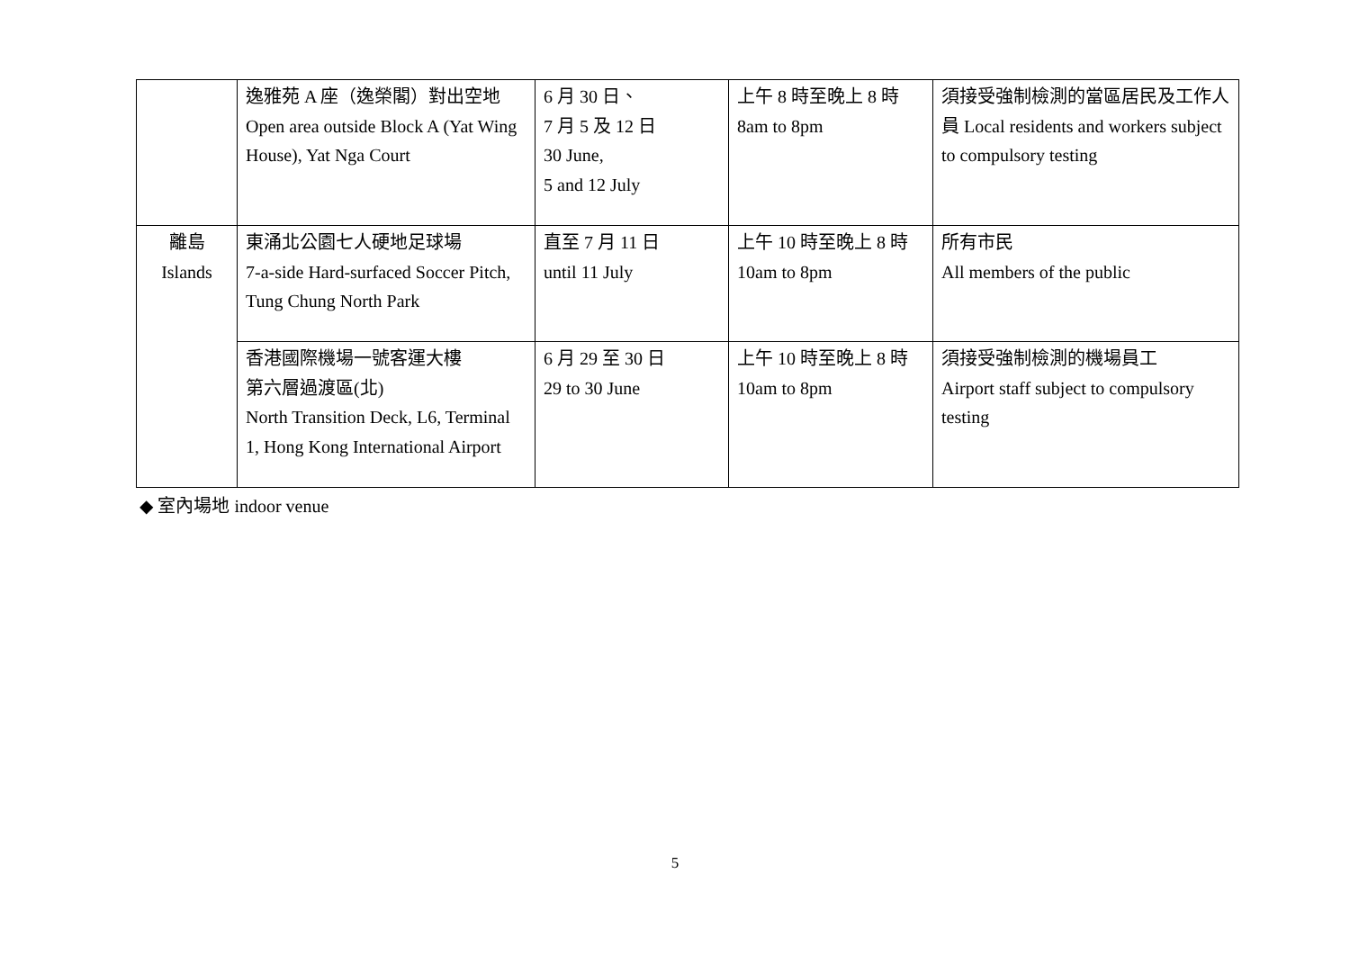| | 逸雅苑 A 座（逸榮閣）對出空地 Open area outside Block A (Yat Wing House), Yat Nga Court | 6 月 30 日、 7 月 5 及 12 日 30 June, 5 and 12 July | 上午 8 時至晚上 8 時 8am to 8pm | 須接受強制檢測的當區居民及工作人員 Local residents and workers subject to compulsory testing |
| 離島 Islands | 東涌北公園七人硬地足球場 7-a-side Hard-surfaced Soccer Pitch, Tung Chung North Park | 直至 7 月 11 日 until 11 July | 上午 10 時至晚上 8 時 10am to 8pm | 所有市民 All members of the public |
| | 香港國際機場一號客運大樓 第六層過渡區(北) North Transition Deck, L6, Terminal 1, Hong Kong International Airport | 6 月 29 至 30 日 29 to 30 June | 上午 10 時至晚上 8 時 10am to 8pm | 須接受強制檢測的機場員工 Airport staff subject to compulsory testing |
◆ 室內場地 indoor venue
5